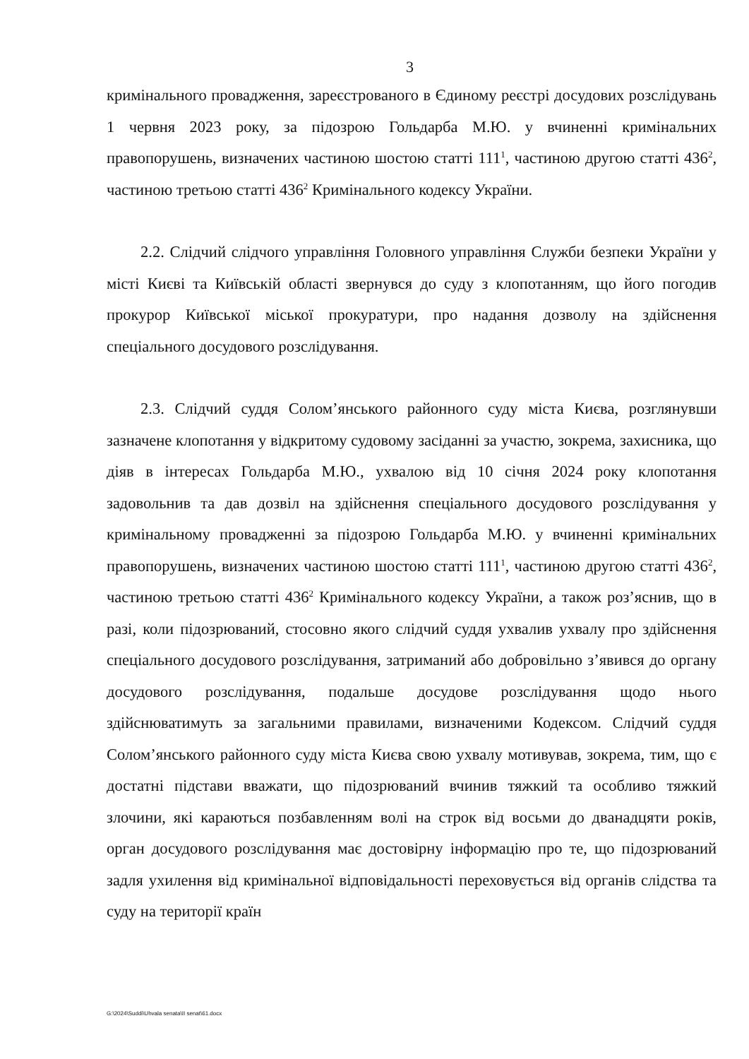3
кримінального провадження, зареєстрованого в Єдиному реєстрі досудових розслідувань 1 червня 2023 року, за підозрою Гольдарба М.Ю. у вчиненні кримінальних правопорушень, визначених частиною шостою статті 111<sup>1</sup>, частиною другою статті 436<sup>2</sup>, частиною третьою статті 436<sup>2</sup> Кримінального кодексу України.
2.2. Слідчий слідчого управління Головного управління Служби безпеки України у місті Києві та Київській області звернувся до суду з клопотанням, що його погодив прокурор Київської міської прокуратури, про надання дозволу на здійснення спеціального досудового розслідування.
2.3. Слідчий суддя Солом’янського районного суду міста Києва, розглянувши зазначене клопотання у відкритому судовому засіданні за участю, зокрема, захисника, що діяв в інтересах Гольдарба М.Ю., ухвалою від 10 січня 2024 року клопотання задовольнив та дав дозвіл на здійснення спеціального досудового розслідування у кримінальному провадженні за підозрою Гольдарба М.Ю. у вчиненні кримінальних правопорушень, визначених частиною шостою статті 111<sup>1</sup>, частиною другою статті 436<sup>2</sup>, частиною третьою статті 436<sup>2</sup> Кримінального кодексу України, а також роз’яснив, що в разі, коли підозрюваний, стосовно якого слідчий суддя ухвалив ухвалу про здійснення спеціального досудового розслідування, затриманий або добровільно з’явився до органу досудового розслідування, подальше досудове розслідування щодо нього здійснюватимуть за загальними правилами, визначеними Кодексом. Слідчий суддя Солом’янського районного суду міста Києва свою ухвалу мотивував, зокрема, тим, що є достатні підстави вважати, що підозрюваний вчинив тяжкий та особливо тяжкий злочини, які караються позбавленням волі на строк від восьми до дванадцяти років, орган досудового розслідування має достовірну інформацію про те, що підозрюваний задля ухилення від кримінальної відповідальності переховується від органів слідства та суду на території країн
G:\2024\Suddi\Uhvala senata\II senat\61.docx